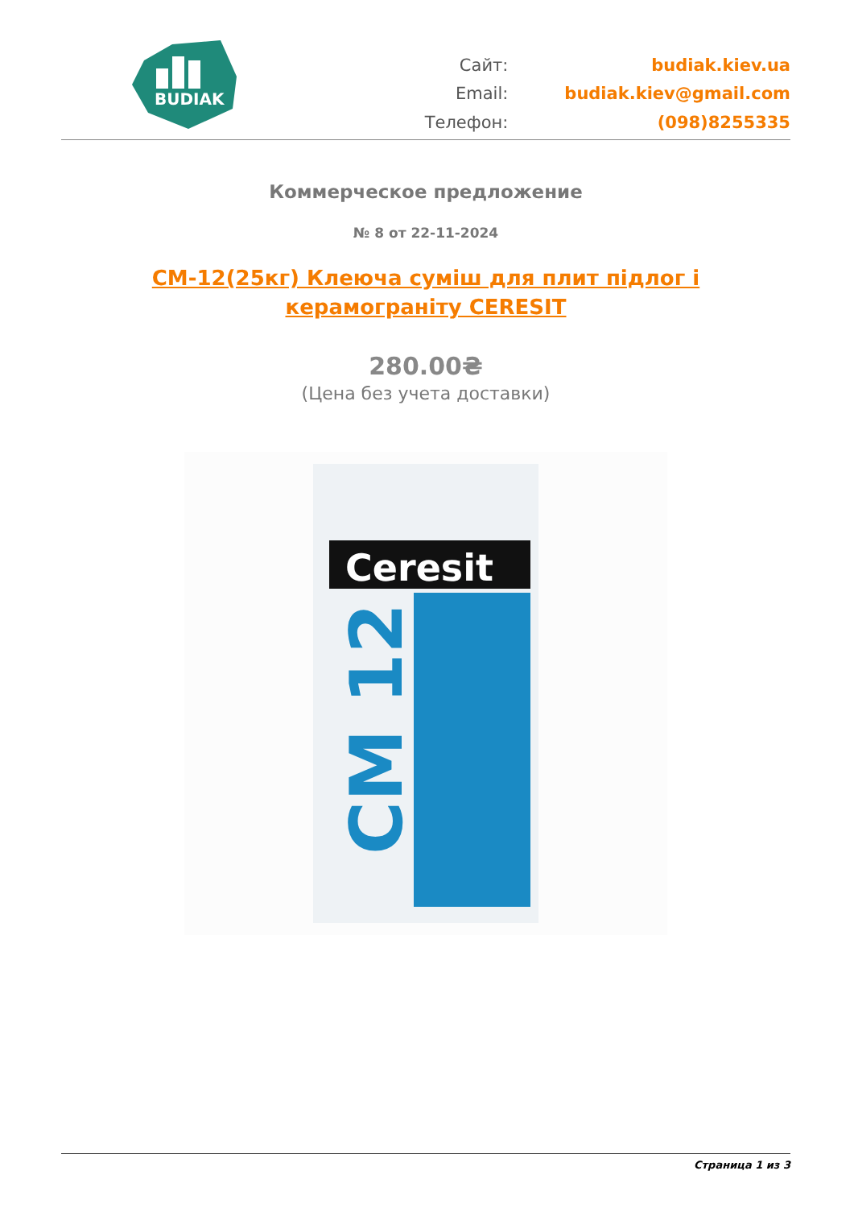BUDIAK
Сайт:
budiak.kiev.ua
Email:
budiak.kiev@gmail.com
Телефон:
(098)8255335
Коммерческое предложение
№ 8 от 22-11-2024
CM-12(25кг) Клеюча суміш для плит підлог і керамограніту CERESIT
280.00₴
(Цена без учета доставки)
Ceresit
CM 12
Страница 1 из 3